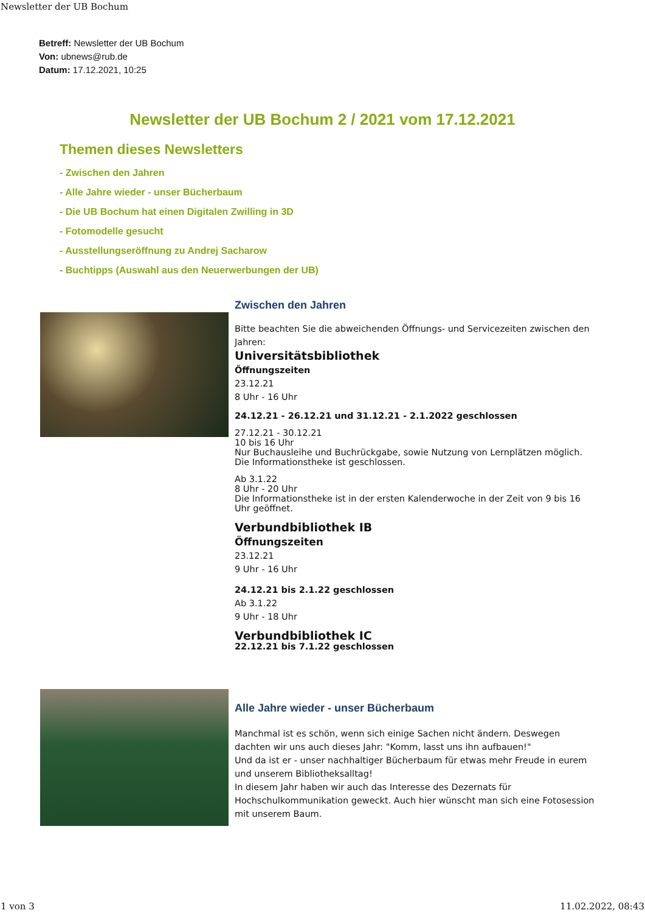Newsletter der UB Bochum
Betreff: Newsletter der UB Bochum
Von: ubnews@rub.de
Datum: 17.12.2021, 10:25
Newsletter der UB Bochum 2 / 2021 vom 17.12.2021
Themen dieses Newsletters
- Zwischen den Jahren
- Alle Jahre wieder - unser Bücherbaum
- Die UB Bochum hat einen Digitalen Zwilling in 3D
- Fotomodelle gesucht
- Ausstellungseröffnung zu Andrej Sacharow
- Buchtipps (Auswahl aus den Neuerwerbungen der UB)
Zwischen den Jahren
Bitte beachten Sie die abweichenden Öffnungs- und Servicezeiten zwischen den Jahren:
Universitätsbibliothek
Öffnungszeiten
23.12.21
8 Uhr - 16 Uhr
24.12.21 - 26.12.21 und 31.12.21 - 2.1.2022 geschlossen
27.12.21 - 30.12.21
10 bis 16 Uhr
Nur Buchausleihe und Buchrückgabe, sowie Nutzung von Lernplätzen möglich.
Die Informationstheke ist geschlossen.
Ab 3.1.22
8 Uhr - 20 Uhr
Die Informationstheke ist in der ersten Kalenderwoche in der Zeit von 9 bis 16 Uhr geöffnet.
Verbundbibliothek IB
Öffnungszeiten
23.12.21
9 Uhr - 16 Uhr
24.12.21 bis 2.1.22 geschlossen
Ab 3.1.22
9 Uhr - 18 Uhr
Verbundbibliothek IC
22.12.21 bis 7.1.22 geschlossen
Alle Jahre wieder - unser Bücherbaum
Manchmal ist es schön, wenn sich einige Sachen nicht ändern. Deswegen dachten wir uns auch dieses Jahr: "Komm, lasst uns ihn aufbauen!"
Und da ist er - unser nachhaltiger Bücherbaum für etwas mehr Freude in eurem und unserem Bibliotheksalltag!
In diesem Jahr haben wir auch das Interesse des Dezernats für Hochschulkommunikation geweckt. Auch hier wünscht man sich eine Fotosession mit unserem Baum.
1 von 3 11.02.2022, 08:43